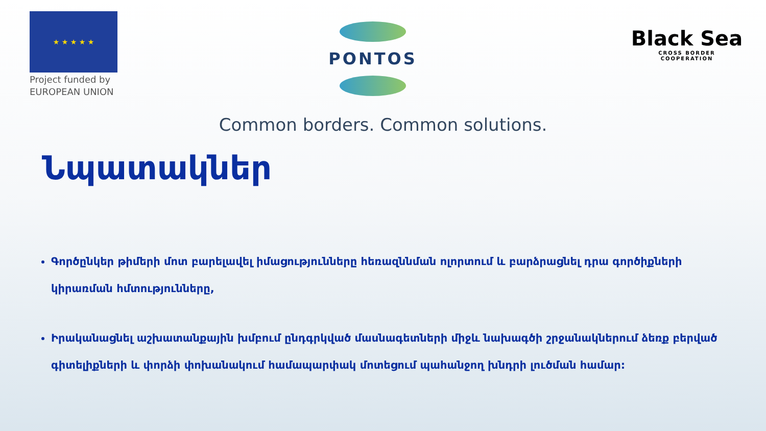★ ★ ★ ★ ★
Project funded by
EUROPEAN UNION
PONTOS
Black Sea
CROSS BORDER
COOPERATION
Common borders. Common solutions.
Նպատակներ
Գործընկեր թիմերի մոտ բարելավել իմացությունները հեռազննման ոլորտում և բարձրացնել դրա գործիքների կիրառման հմտությունները,
Իրականացնել աշխատանքային խմբում ընդգրկված մասնագետների միջև նախագծի շրջանակներում ձեռք բերված գիտելիքների և փորձի փոխանակում համապարփակ մոտեցում պահանջող խնդրի լուծման համար: